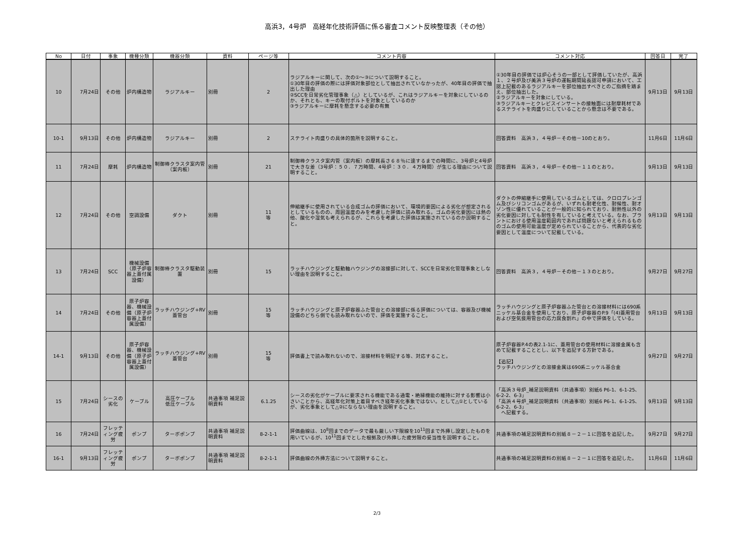高浜3，4号炉　高経年化技術評価に係る審査コメント反映整理表（その他）
| No | 日付 | 事象 | 機種分類 | 機器分類 | 資料 | ページ等 | コメント内容 | コメント対応 | 回答日 | 完了 |
| --- | --- | --- | --- | --- | --- | --- | --- | --- | --- | --- |
| 10 | 7月24日 | その他 | 炉内構造物 | ラジアルキー | 別冊 | 2 | ラジアルキーに関して、次の①～③について説明すること。 ①30年目の評価の際には評価対象部位として抽出されていなかったが、40年目の評価で抽出した理由 ②SCCを日常劣化管理事象（△）としているが、これはラジアルキーを対象にしているのか、それとも、キーの取付ボルトを対象としているのか ③ラジアルキーに摩耗を懸念する必要の有無 | ①30年目の評価では炉心そうの一部として評価していたが、高浜１、２号炉及び美浜３号炉の運転期間延長認可申請において、工認上記載のあるラジアルキーを部位抽出すべきとのご指摘を踏まえ、部位抽出した。 ②ラジアルキーを対象にしている。 ③ラジアルキーとクレビスインサートの接触面には耐摩耗材であるステライトを肉盛りにしていることから懸念は不要である。 | 9月13日 | 9月13日 |
| 10-1 | 9月13日 | その他 | 炉内構造物 | ラジアルキー | 別冊 | 2 | ステライト肉盛りの具体的箇所を説明すること。 | 回答資料 高浜３，４号炉－その他－10のとおり。 | 11月6日 | 11月6日 |
| 11 | 7月24日 | 摩耗 | 炉内構造物 | 制御棒クラスタ案内管（案内板） | 別冊 | 21 | 制御棒クラスタ案内管（案内板）の摩耗長さ６８％に達するまでの時間に、3号炉と4号炉で大きな差（3号炉：５０．７万時間、4号炉：３０．４万時間）が生じる理由について説明すること。 | 回答資料 高浜３，４号炉－その他－１１のとおり。 | 9月13日 | 9月13日 |
| 12 | 7月24日 | その他 | 空調設備 | ダクト | 別冊 | 11 等 | 伸縮継手に使用されている合成ゴムの評価において、環境的要因による劣化が想定されるとしているものの、周囲温度のみを考慮した評価に読み取れる。ゴムの劣化要因には熱の他、酸化や湿気も考えられるが、これらを考慮した評価は実施されているのか説明すること。 | ダクトの伸縮継手に使用しているゴムとしては、クロロプレンゴム及びシリコンゴムがあるが、いずれも耐老化性、耐候性、耐オゾン性に優れていることが一般的に知られており、耐熱性以外の劣化要因に対しても耐性を有していると考えている。なお、プラントにおける使用温度範囲内であれば問題ないと考えられるもののゴムの使用可能温度が定められていることから、代表的な劣化要因として温度について記載している。 | 9月13日 | 9月13日 |
| 13 | 7月24日 | SCC | 機械設備（原子炉容器上蓋付属設備） | 制御棒クラスタ駆動装置 | 別冊 | 15 | ラッチハウジングと駆動軸ハウジングの溶接部に対して、SCCを日常劣化管理事象としない理由を説明すること。 | 回答資料 高浜３，４号炉－その他－１３のとおり。 | 9月27日 | 9月27日 |
| 14 | 7月24日 | その他 | 原子炉容器、機械設備（原子炉容器上蓋付属設備） | ラッチハウジング+RV蓋管台 | 別冊 | 15 等 | ラッチハウジングと原子炉容器ふた管台との溶接部に係る評価については、容器及び機械設備のどちら側でも読み取れないので、評価を実施すること。 | ラッチハウジングと原子炉容器ふた管台との溶接材料には690系ニッケル基合金を使用しており、原子炉容器のP.9「(4)蓋用管台および空気抜用管台の応力腐食割れ」の中で評価をしている。 | 9月13日 | 9月13日 |
| 14-1 | 9月13日 | その他 | 原子炉容器、機械設備（原子炉容器上蓋付属設備） | ラッチハウジング+RV蓋管台 | 別冊 | 15 等 | 評価書上で読み取れないので、溶接材料を明記する等、対応すること。 | 原子炉容器P.4の表2.1-1に、蓋用管台の使用材料に溶接金属も含めて記載することとし、以下を追記する方針である。 【追記】 ラッチハウジングとの溶接金属は690系ニッケル基合金 | 9月27日 | 9月27日 |
| 15 | 7月24日 | シースの劣化 | ケーブル | 高圧ケーブル 低圧ケーブル | 共通事項 補足説明資料 | 6.1.25 | シースの劣化がケーブルに要求される機能である通電・絶縁機能の維持に対する影響は小さいことから、高経年化対策上着目すべき経年劣化事象ではない。として△①としているが、劣化事象として△②にならない理由を説明すること。 | 「高浜３号炉_補足説明資料（共通事項）別紙6 P6-1、6-1-25、6-2-2、6-3」 「高浜４号炉_補足説明資料（共通事項）別紙6 P6-1、6-1-25、6-2-2、6-3」 へ記載する。 | 9月13日 | 9月13日 |
| 16 | 7月24日 | フレッティング疲労 | ポンプ | ターボポンプ | 共通事項 補足説明資料 | 8-2-1-1 | 評価曲線は、10<sup>8</sup>回までのデータで最も厳しい下限線を10<sup>11</sup>回まで外挿し設定したものを用いているが、10<sup>11</sup>回までとした根拠及び外挿した疲労限の妥当性を説明すること。 | 共通事項の補足説明資料の別紙８－２－１に回答を追記した。 | 9月27日 | 9月27日 |
| 16-1 | 9月13日 | フレッティング疲労 | ポンプ | ターボポンプ | 共通事項 補足説明資料 | 8-2-1-1 | 評価曲線の外挿方法について説明すること。 | 共通事項の補足説明資料の別紙８－２－１に回答を追記した。 | 11月6日 | 11月6日 |
2/3